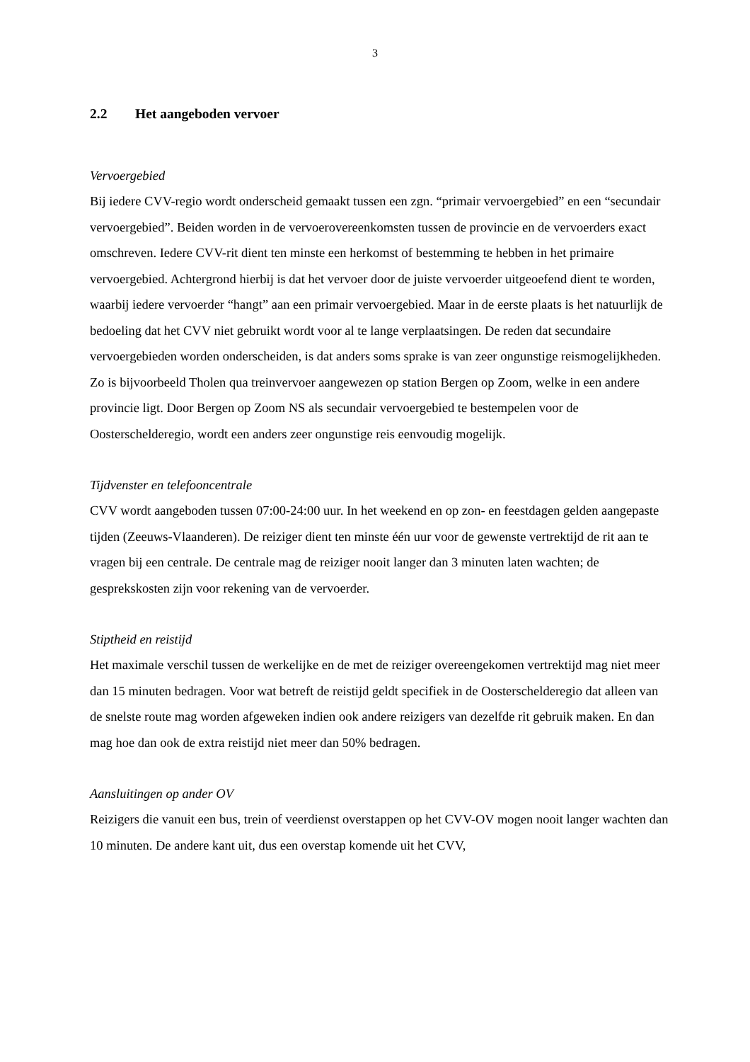3
2.2 Het aangeboden vervoer
Vervoergebied
Bij iedere CVV-regio wordt onderscheid gemaakt tussen een zgn. “primair vervoergebied” en een “secundair vervoergebied”. Beiden worden in de vervoerovereenkomsten tussen de provincie en de vervoerders exact omschreven. Iedere CVV-rit dient ten minste een herkomst of bestemming te hebben in het primaire vervoergebied. Achtergrond hierbij is dat het vervoer door de juiste vervoerder uitgeoefend dient te worden, waarbij iedere vervoerder “hangt” aan een primair vervoergebied. Maar in de eerste plaats is het natuurlijk de bedoeling dat het CVV niet gebruikt wordt voor al te lange verplaatsingen. De reden dat secundaire vervoergebieden worden onderscheiden, is dat anders soms sprake is van zeer ongunstige reismogelijkheden. Zo is bijvoorbeeld Tholen qua treinvervoer aangewezen op station Bergen op Zoom, welke in een andere provincie ligt. Door Bergen op Zoom NS als secundair vervoergebied te bestempelen voor de Oosterscheldere­gio, wordt een anders zeer ongunstige reis eenvoudig mogelijk.
Tijdvenster en telefooncentrale
CVV wordt aangeboden tussen 07:00-24:00 uur. In het weekend en op zon- en feestdagen gelden aangepaste tijden (Zeeuws-Vlaanderen). De reiziger dient ten minste één uur voor de gewenste vertrektijd de rit aan te vragen bij een centrale. De centrale mag de reiziger nooit langer dan 3 minuten laten wachten; de gesprekskosten zijn voor rekening van de vervoerder.
Stiptheid en reistijd
Het maximale verschil tussen de werkelijke en de met de reiziger overeengekomen vertrektijd mag niet meer dan 15 minuten bedragen. Voor wat betreft de reistijd geldt specifiek in de Oosterschelderegio dat alleen van de snelste route mag worden afgeweken indien ook andere reizigers van dezelfde rit gebruik maken. En dan mag hoe dan ook de extra reistijd niet meer dan 50% bedragen.
Aansluitingen op ander OV
Reizigers die vanuit een bus, trein of veerdienst overstappen op het CVV-OV mogen nooit langer wachten dan 10 minuten. De andere kant uit, dus een overstap komende uit het CVV,